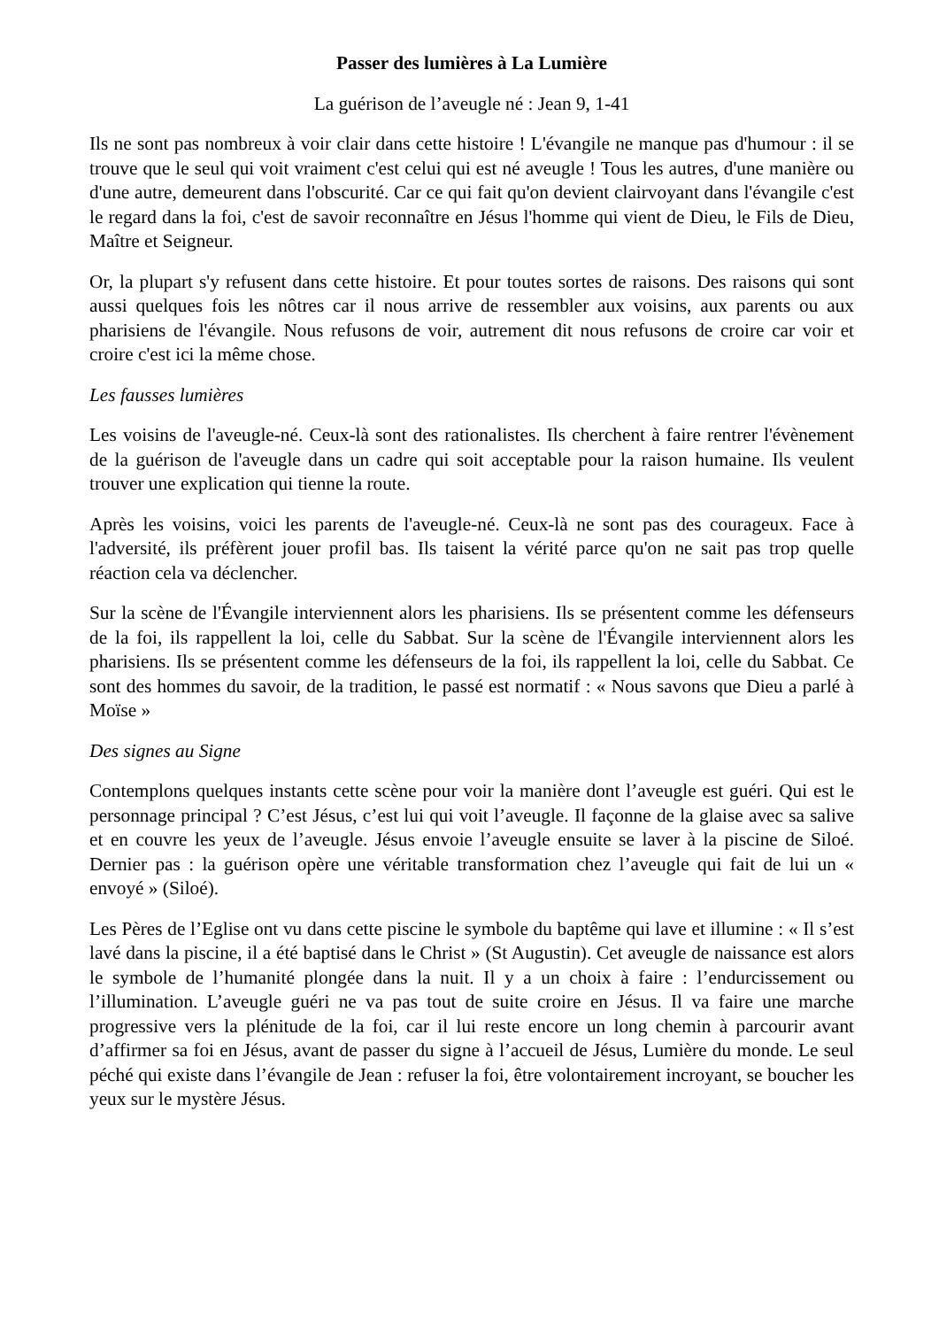Passer des lumières à La Lumière
La guérison de l’aveugle né : Jean 9, 1-41
Ils ne sont pas nombreux à voir clair dans cette histoire ! L'évangile ne manque pas d'humour : il se trouve que le seul qui voit vraiment c'est celui qui est né aveugle ! Tous les autres, d'une manière ou d'une autre, demeurent dans l'obscurité. Car ce qui fait qu'on devient clairvoyant dans l'évangile c'est le regard dans la foi, c'est de savoir reconnaître en Jésus l'homme qui vient de Dieu, le Fils de Dieu, Maître et Seigneur.
Or, la plupart s'y refusent dans cette histoire. Et pour toutes sortes de raisons. Des raisons qui sont aussi quelques fois les nôtres car il nous arrive de ressembler aux voisins, aux parents ou aux pharisiens de l'évangile. Nous refusons de voir, autrement dit nous refusons de croire car voir et croire c'est ici la même chose.
Les fausses lumières
Les voisins de l'aveugle-né. Ceux-là sont des rationalistes. Ils cherchent à faire rentrer l'évènement de la guérison de l'aveugle dans un cadre qui soit acceptable pour la raison humaine. Ils veulent trouver une explication qui tienne la route.
Après les voisins, voici les parents de l'aveugle-né. Ceux-là ne sont pas des courageux. Face à l'adversité, ils préfèrent jouer profil bas. Ils taisent la vérité parce qu'on ne sait pas trop quelle réaction cela va déclencher.
Sur la scène de l'Évangile interviennent alors les pharisiens. Ils se présentent comme les défenseurs de la foi, ils rappellent la loi, celle du Sabbat. Sur la scène de l'Évangile interviennent alors les pharisiens. Ils se présentent comme les défenseurs de la foi, ils rappellent la loi, celle du Sabbat. Ce sont des hommes du savoir, de la tradition, le passé est normatif : « Nous savons que Dieu a parlé à Moïse »
Des signes au Signe
Contemplons quelques instants cette scène pour voir la manière dont l’aveugle est guéri. Qui est le personnage principal ? C’est Jésus, c’est lui qui voit l’aveugle. Il façonne de la glaise avec sa salive et en couvre les yeux de l’aveugle. Jésus envoie l’aveugle ensuite se laver à la piscine de Siloé. Dernier pas : la guérison opère une véritable transformation chez l’aveugle qui fait de lui un « envoyé » (Siloé).
Les Pères de l’Eglise ont vu dans cette piscine le symbole du baptême qui lave et illumine : « Il s’est lavé dans la piscine, il a été baptisé dans le Christ » (St Augustin). Cet aveugle de naissance est alors le symbole de l’humanité plongée dans la nuit. Il y a un choix à faire : l’endurcissement ou l’illumination. L’aveugle guéri ne va pas tout de suite croire en Jésus. Il va faire une marche progressive vers la plénitude de la foi, car il lui reste encore un long chemin à parcourir avant d’affirmer sa foi en Jésus, avant de passer du signe à l’accueil de Jésus, Lumière du monde. Le seul péché qui existe dans l’évangile de Jean : refuser la foi, être volontairement incroyant, se boucher les yeux sur le mystère Jésus.